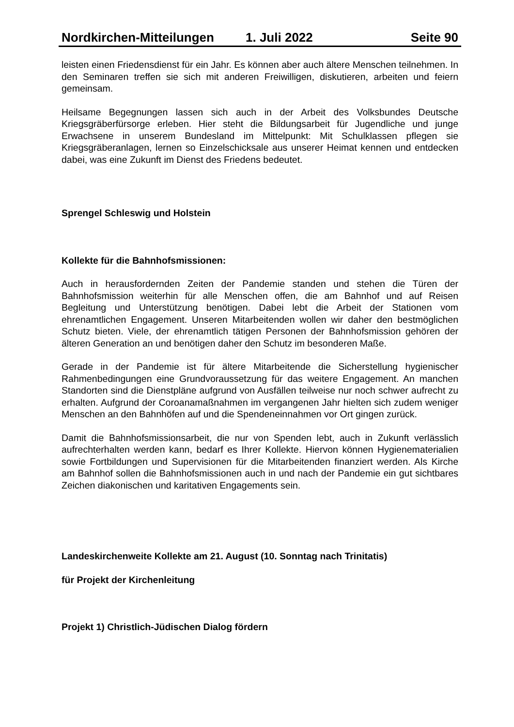Nordkirchen-Mitteilungen 1. Juli 2022 Seite 90
leisten einen Friedensdienst für ein Jahr. Es können aber auch ältere Menschen teilnehmen. In den Seminaren treffen sie sich mit anderen Freiwilligen, diskutieren, arbeiten und feiern gemeinsam.
Heilsame Begegnungen lassen sich auch in der Arbeit des Volksbundes Deutsche Kriegsgräberfürsorge erleben. Hier steht die Bildungsarbeit für Jugendliche und junge Erwachsene in unserem Bundesland im Mittelpunkt: Mit Schulklassen pflegen sie Kriegsgräberanlagen, lernen so Einzelschicksale aus unserer Heimat kennen und entdecken dabei, was eine Zukunft im Dienst des Friedens bedeutet.
Sprengel Schleswig und Holstein
Kollekte für die Bahnhofsmissionen:
Auch in herausfordernden Zeiten der Pandemie standen und stehen die Türen der Bahnhofsmission weiterhin für alle Menschen offen, die am Bahnhof und auf Reisen Begleitung und Unterstützung benötigen. Dabei lebt die Arbeit der Stationen vom ehrenamtlichen Engagement. Unseren Mitarbeitenden wollen wir daher den bestmöglichen Schutz bieten. Viele, der ehrenamtlich tätigen Personen der Bahnhofsmission gehören der älteren Generation an und benötigen daher den Schutz im besonderen Maße.
Gerade in der Pandemie ist für ältere Mitarbeitende die Sicherstellung hygienischer Rahmenbedingungen eine Grundvoraussetzung für das weitere Engagement. An manchen Standorten sind die Dienstpläne aufgrund von Ausfällen teilweise nur noch schwer aufrecht zu erhalten. Aufgrund der Coroanamaßnahmen im vergangenen Jahr hielten sich zudem weniger Menschen an den Bahnhöfen auf und die Spendeneinnahmen vor Ort gingen zurück.
Damit die Bahnhofsmissionsarbeit, die nur von Spenden lebt, auch in Zukunft verlässlich aufrechterhalten werden kann, bedarf es Ihrer Kollekte. Hiervon können Hygienematerialien sowie Fortbildungen und Supervisionen für die Mitarbeitenden finanziert werden. Als Kirche am Bahnhof sollen die Bahnhofsmissionen auch in und nach der Pandemie ein gut sichtbares Zeichen diakonischen und karitativen Engagements sein.
Landeskirchenweite Kollekte am 21. August (10. Sonntag nach Trinitatis)
für Projekt der Kirchenleitung
Projekt 1) Christlich-Jüdischen Dialog fördern